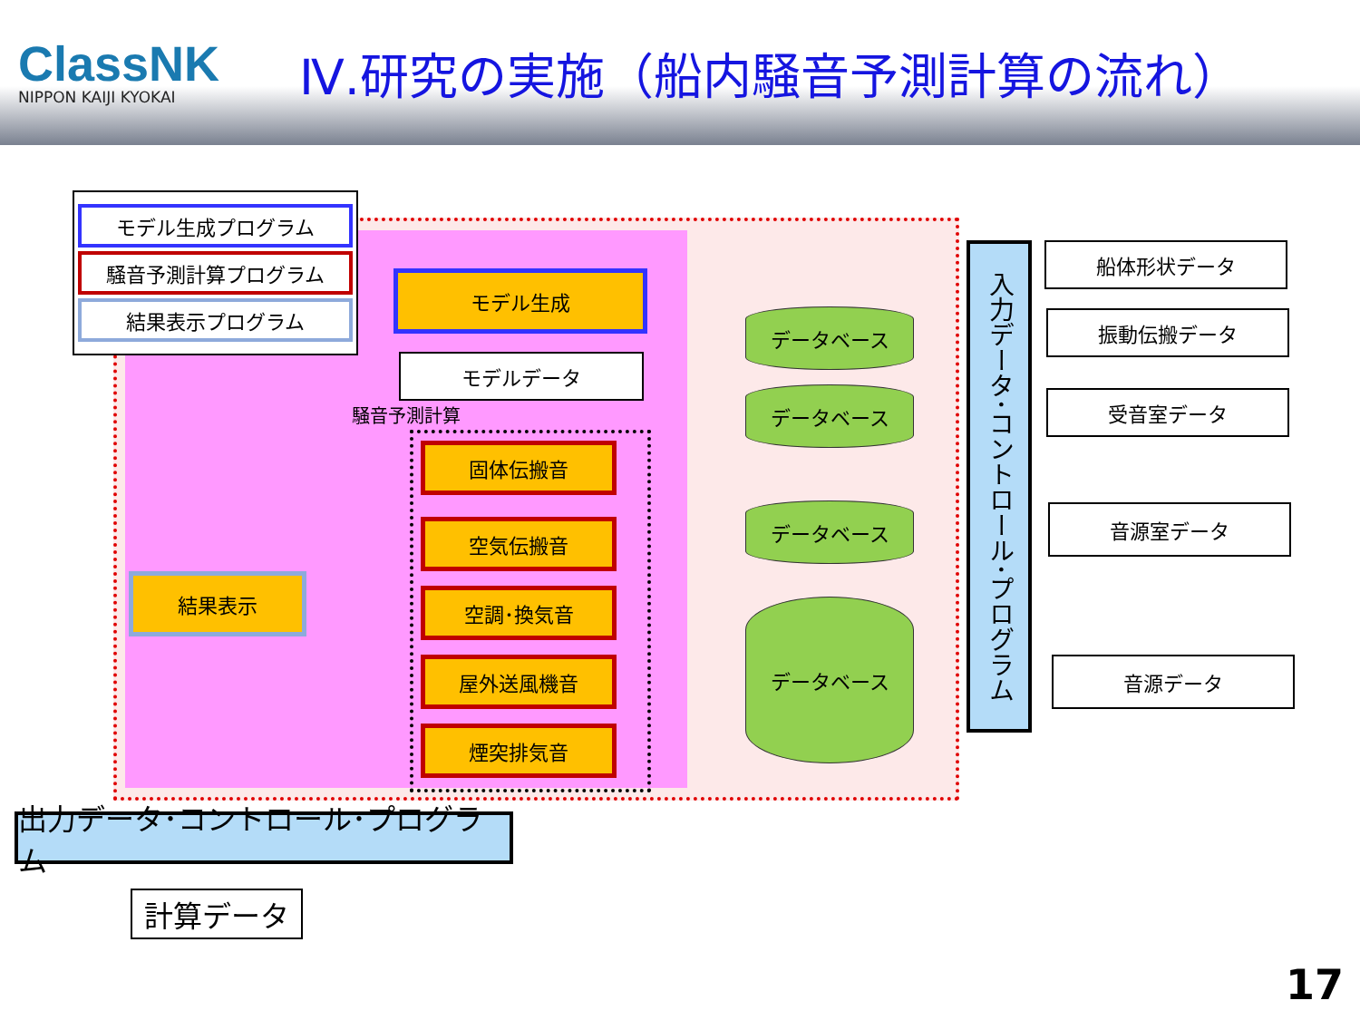ClassNK
NIPPON KAIJI KYOKAI
Ⅳ.研究の実施（船内騒音予測計算の流れ）
モデル生成プログラム
騒音予測計算プログラム
結果表示プログラム
モデル生成
モデルデータ
騒音予測計算
固体伝搬音
空気伝搬音
空調･換気音
屋外送風機音
煙突排気音
結果表示
データベース
データベース
データベース
データベース
入力データ･コントロール･プログラム
船体形状データ
振動伝搬データ
受音室データ
音源室データ
音源データ
出力データ･コントロール･プログラム
計算データ
17